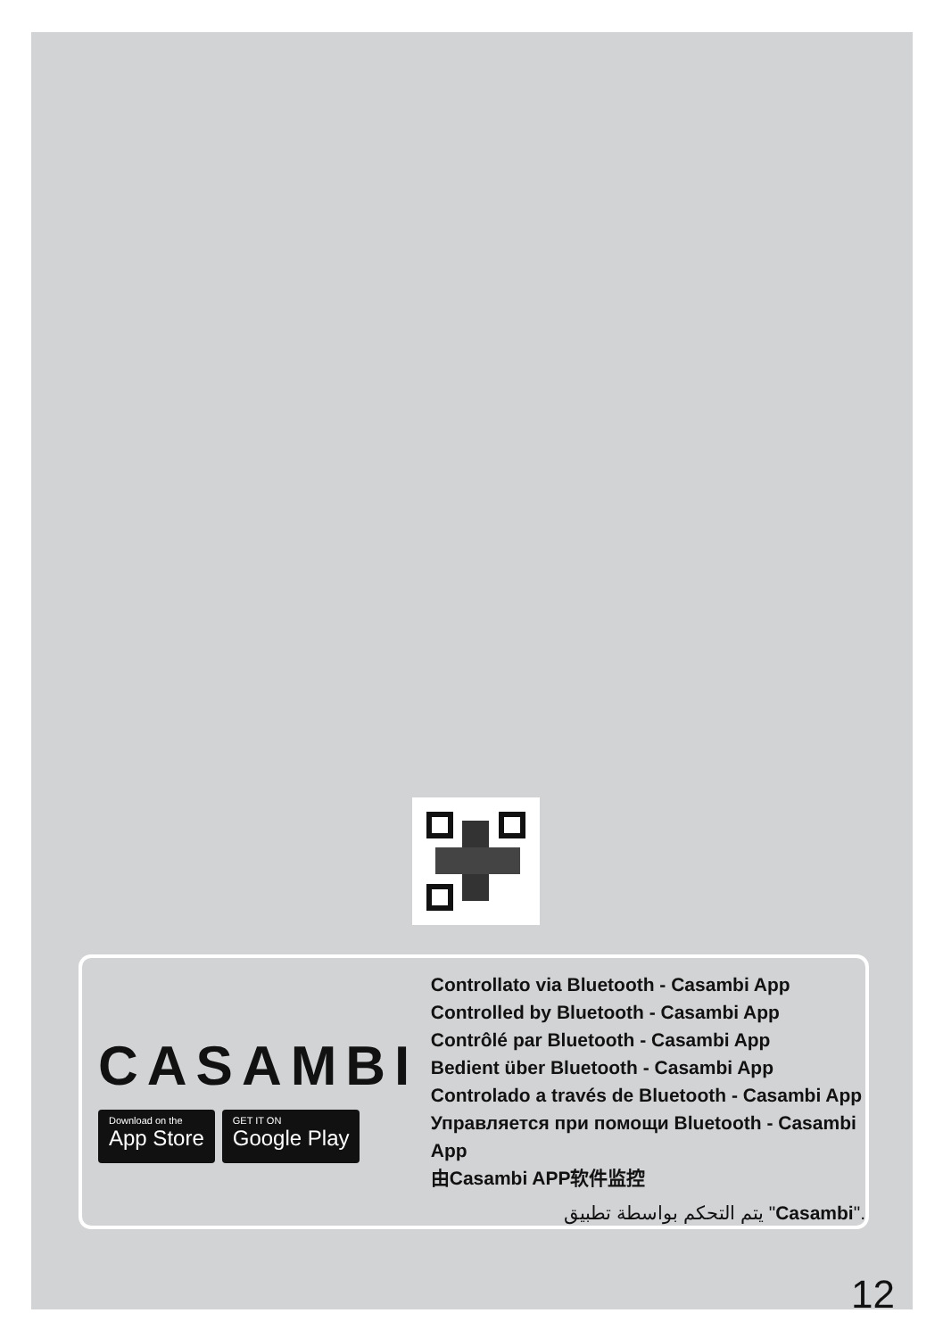CASAMBI
Download on the
App Store
GET IT ON
Google Play
Controllato via Bluetooth - Casambi App
Controlled by Bluetooth - Casambi App
Contrôlé par Bluetooth - Casambi App
Bedient über Bluetooth - Casambi App
Controlado a través de Bluetooth - Casambi App
Управляется при помощи Bluetooth - Casambi App
由Casambi APP软件监控
يتم التحكم بواسطة تطبيق "Casambi".
12